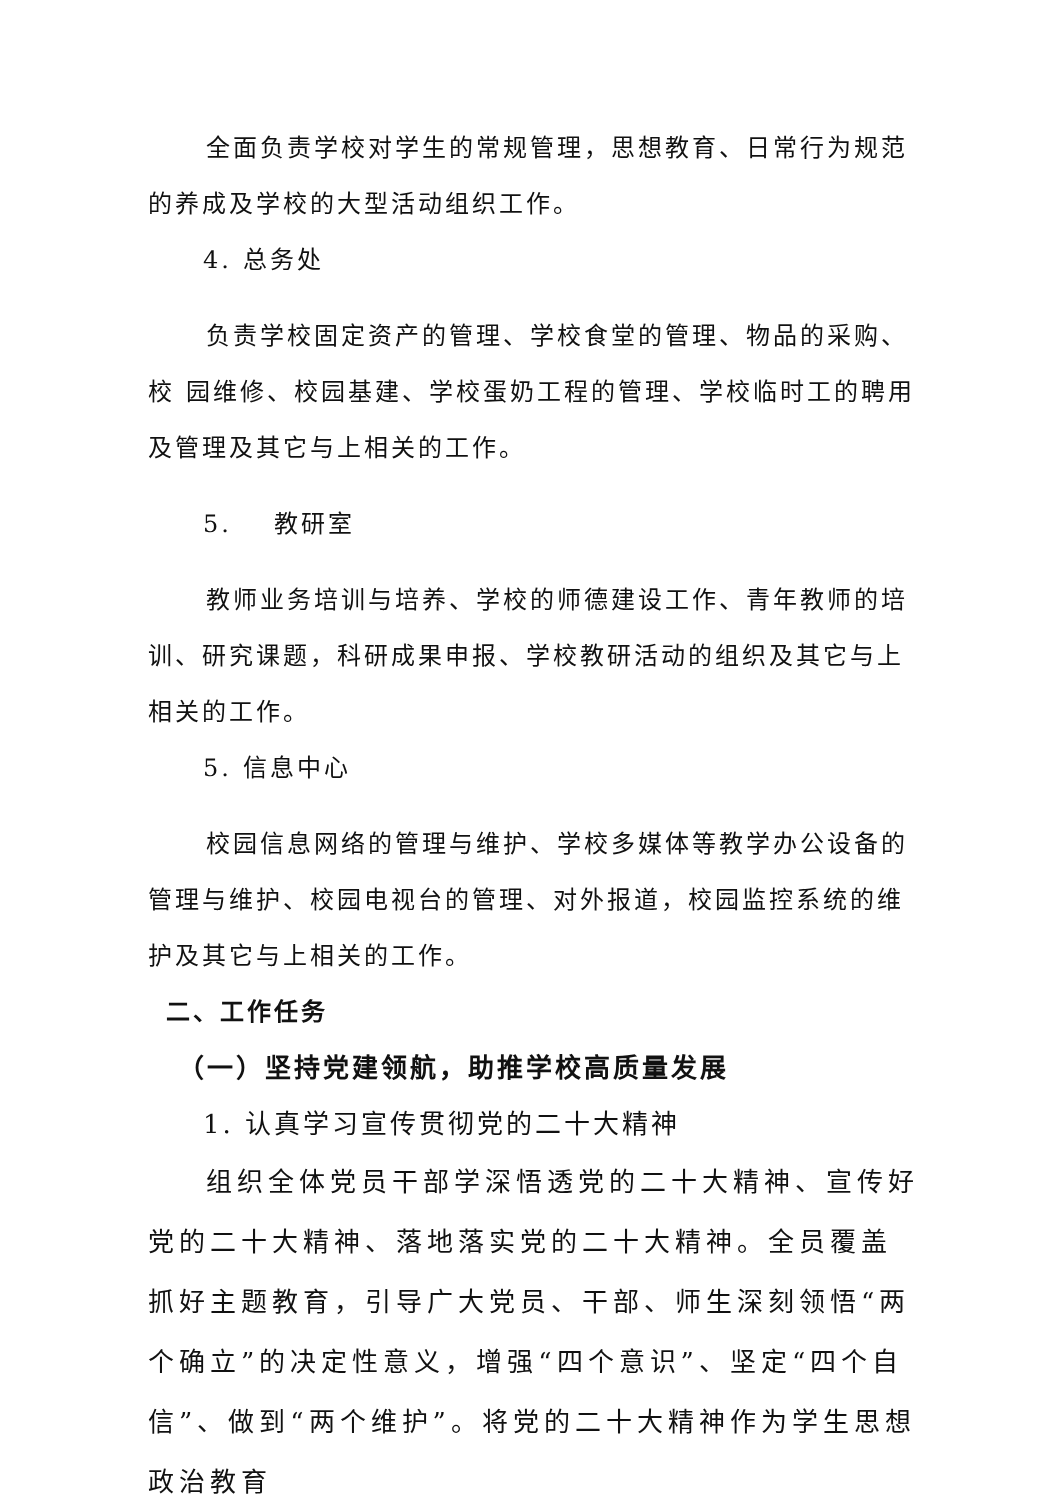全面负责学校对学生的常规管理，思想教育、日常行为规范的养成及学校的大型活动组织工作。
4. 总务处
负责学校固定资产的管理、学校食堂的管理、物品的采购、校 园维修、校园基建、学校蛋奶工程的管理、学校临时工的聘用及管理及其它与上相关的工作。
5. 教研室
教师业务培训与培养、学校的师德建设工作、青年教师的培训、研究课题，科研成果申报、学校教研活动的组织及其它与上相关的工作。
5. 信息中心
校园信息网络的管理与维护、学校多媒体等教学办公设备的管理与维护、校园电视台的管理、对外报道，校园监控系统的维护及其它与上相关的工作。
二、工作任务
（一）坚持党建领航，助推学校高质量发展
1. 认真学习宣传贯彻党的二十大精神
组织全体党员干部学深悟透党的二十大精神、宣传好党的二十大精神、落地落实党的二十大精神。全员覆盖抓好主题教育，引导广大党员、干部、师生深刻领悟“两个确立”的决定性意义，增强“四个意识”、坚定“四个自信”、做到“两个维护”。将党的二十大精神作为学生思想政治教育